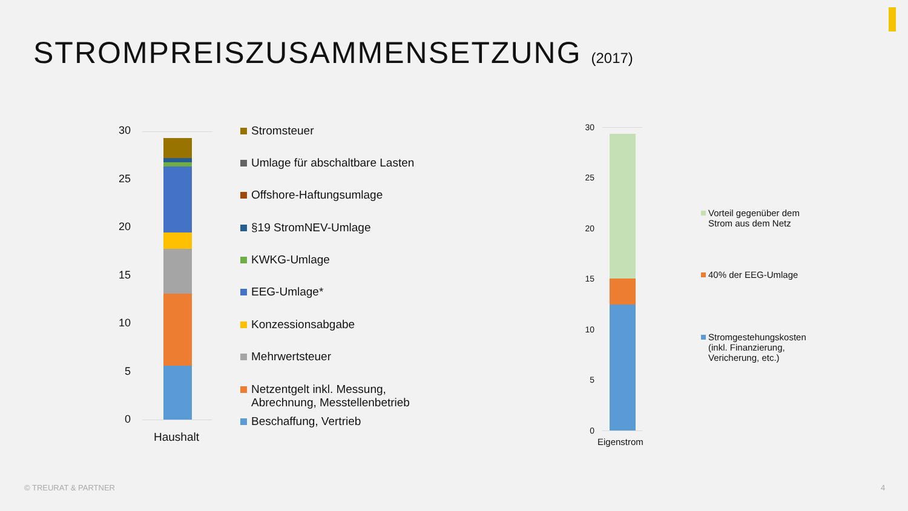STROMPREISZUSAMMENSETZUNG (2017)
30
25
20
15
10
5
0
Haushalt
Stromsteuer
Umlage für abschaltbare Lasten
Offshore-Haftungsumlage
§19 StromNEV-Umlage
KWKG-Umlage
EEG-Umlage*
Konzessionsabgabe
Mehrwertsteuer
Netzentgelt inkl. Messung,
Abrechnung, Messtellenbetrieb
Beschaffung, Vertrieb
30
25
20
15
10
5
0
Eigenstrom
Vorteil gegenüber dem Strom aus dem Netz
40% der EEG-Umlage
Stromgestehungskosten (inkl. Finanzierung, Vericherung, etc.)
© TREURAT & PARTNER 4